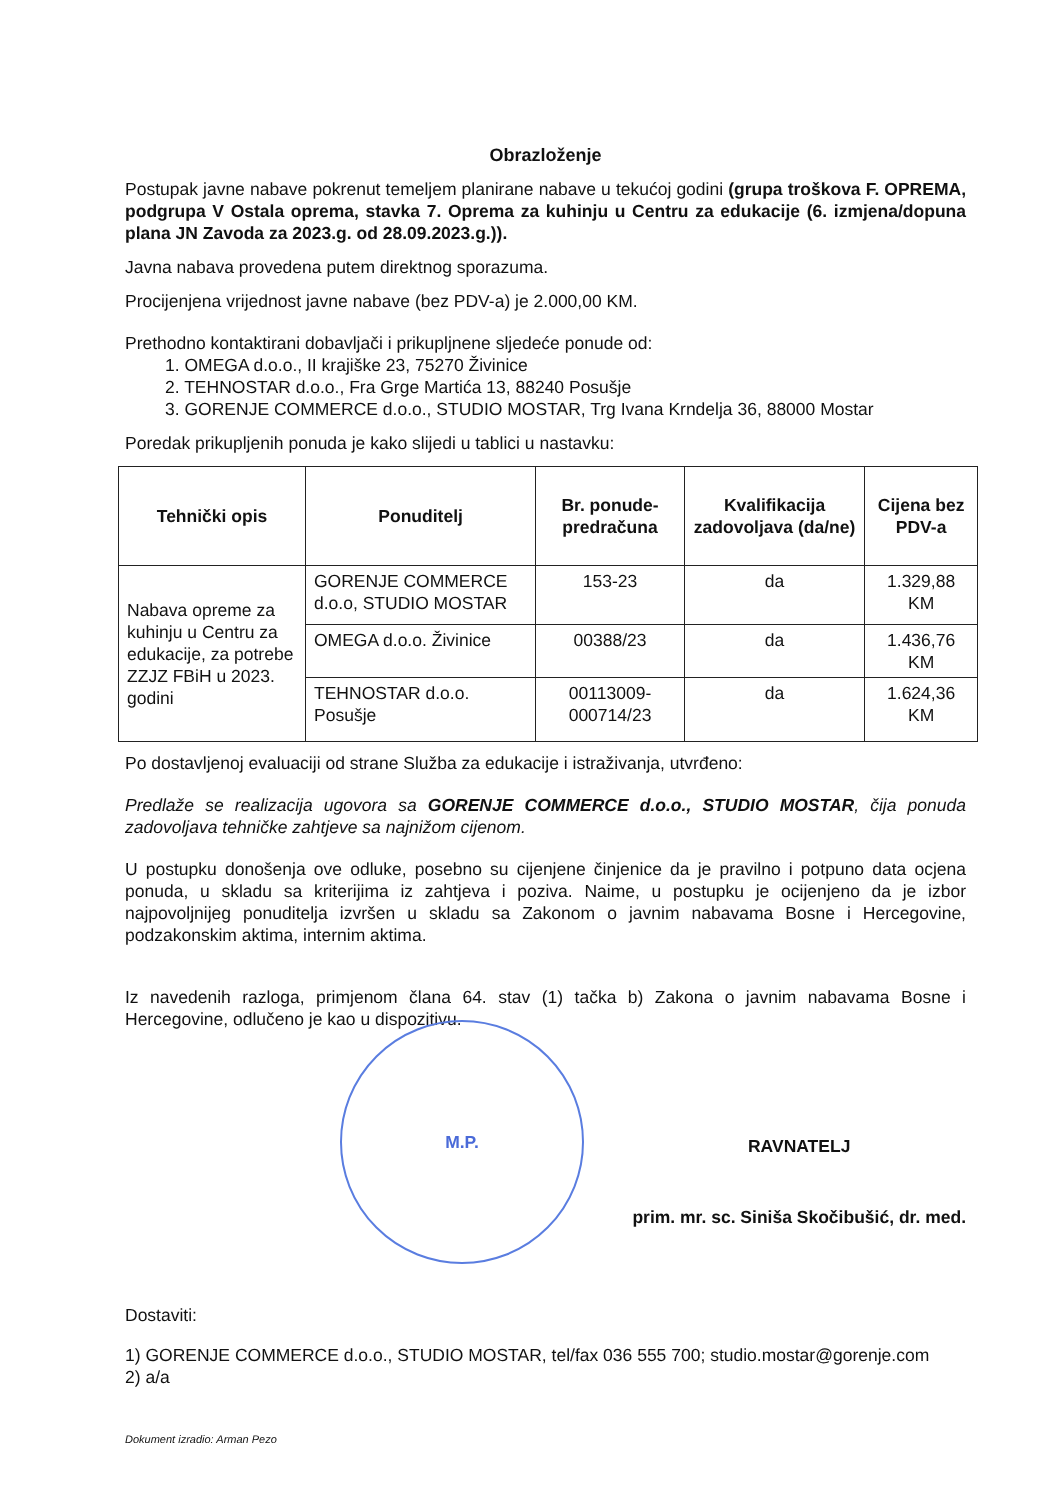Obrazloženje
Postupak javne nabave pokrenut temeljem planirane nabave u tekućoj godini (grupa troškova F. OPREMA, podgrupa V Ostala oprema, stavka 7. Oprema za kuhinju u Centru za edukacije (6. izmjena/dopuna plana JN Zavoda za 2023.g. od 28.09.2023.g.)).
Javna nabava provedena putem direktnog sporazuma.
Procijenjena vrijednost javne nabave (bez PDV-a) je 2.000,00 KM.
Prethodno kontaktirani dobavljači i prikupljnene sljedeće ponude od:
1. OMEGA d.o.o., II krajiške 23, 75270 Živinice
2. TEHNOSTAR d.o.o., Fra Grge Martića 13, 88240 Posušje
3. GORENJE COMMERCE d.o.o., STUDIO MOSTAR, Trg Ivana Krndelja 36, 88000 Mostar
Poredak prikupljenih ponuda je kako slijedi u tablici u nastavku:
| Tehnički opis | Ponuditelj | Br. ponude-predračuna | Kvalifikacija zadovoljava (da/ne) | Cijena bez PDV-a |
| --- | --- | --- | --- | --- |
| Nabava opreme za kuhinju u Centru za edukacije, za potrebe ZZJZ FBiH u 2023. godini | GORENJE COMMERCE d.o.o, STUDIO MOSTAR | 153-23 | da | 1.329,88 KM |
| | OMEGA d.o.o. Živinice | 00388/23 | da | 1.436,76 KM |
| | TEHNOSTAR d.o.o. Posušje | 00113009-000714/23 | da | 1.624,36 KM |
Po dostavljenoj evaluaciji od strane Služba za edukacije i istraživanja, utvrđeno:
Predlaže se realizacija ugovora sa GORENJE COMMERCE d.o.o., STUDIO MOSTAR, čija ponuda zadovoljava tehničke zahtjeve sa najnižom cijenom.
U postupku donošenja ove odluke, posebno su cijenjene činjenice da je pravilno i potpuno data ocjena ponuda, u skladu sa kriterijima iz zahtjeva i poziva. Naime, u postupku je ocijenjeno da je izbor najpovoljnijeg ponuditelja izvršen u skladu sa Zakonom o javnim nabavama Bosne i Hercegovine, podzakonskim aktima, internim aktima.
Iz navedenih razloga, primjenom člana 64. stav (1) tačka b) Zakona o javnim nabavama Bosne i Hercegovine, odlučeno je kao u dispozitivu.
M.P.
RAVNATELJ
prim. mr. sc. Siniša Skočibušić, dr. med.
Dostaviti:
1) GORENJE COMMERCE d.o.o., STUDIO MOSTAR, tel/fax 036 555 700; studio.mostar@gorenje.com
2) a/a
Dokument izradio: Arman Pezo